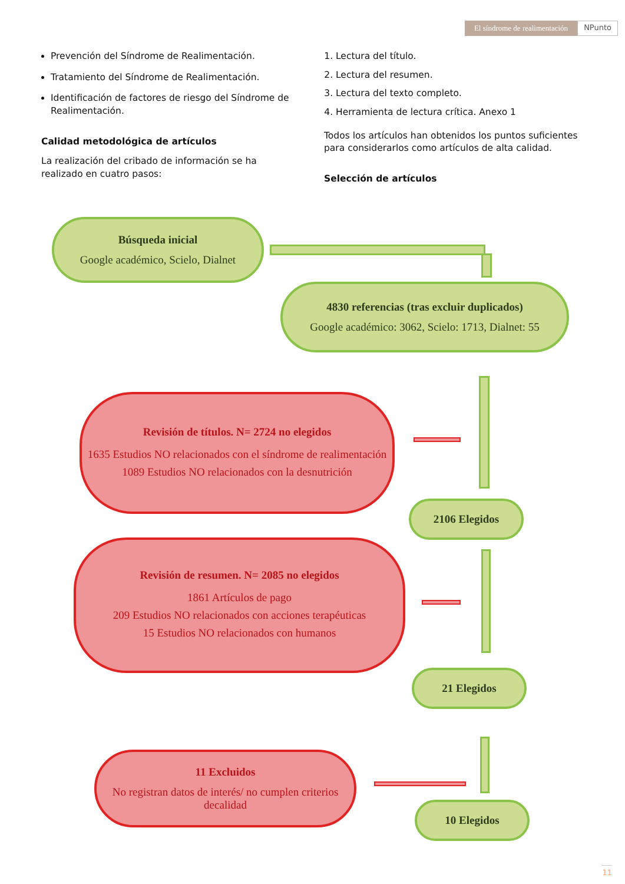El síndrome de realimentación NPunto
Prevención del Síndrome de Realimentación.
Tratamiento del Síndrome de Realimentación.
Identificación de factores de riesgo del Síndrome de Realimentación.
Calidad metodológica de artículos
La realización del cribado de información se ha realizado en cuatro pasos:
1. Lectura del título.
2. Lectura del resumen.
3. Lectura del texto completo.
4. Herramienta de lectura crítica. Anexo 1
Todos los artículos han obtenidos los puntos suficientes para considerarlos como artículos de alta calidad.
Selección de artículos
Búsqueda inicial
Google académico, Scielo, Dialnet
4830 referencias (tras excluir duplicados)
Google académico: 3062, Scielo: 1713, Dialnet: 55
Revisión de títulos. N= 2724 no elegidos
1635 Estudios NO relacionados con el síndrome de realimentación
1089 Estudios NO relacionados con la desnutrición
2106 Elegidos
Revisión de resumen. N= 2085 no elegidos
1861 Artículos de pago
209 Estudios NO relacionados con acciones terapéuticas
15 Estudios NO relacionados con humanos
21 Elegidos
11 Excluidos
No registran datos de interés/ no cumplen criterios decalidad
10 Elegidos
11